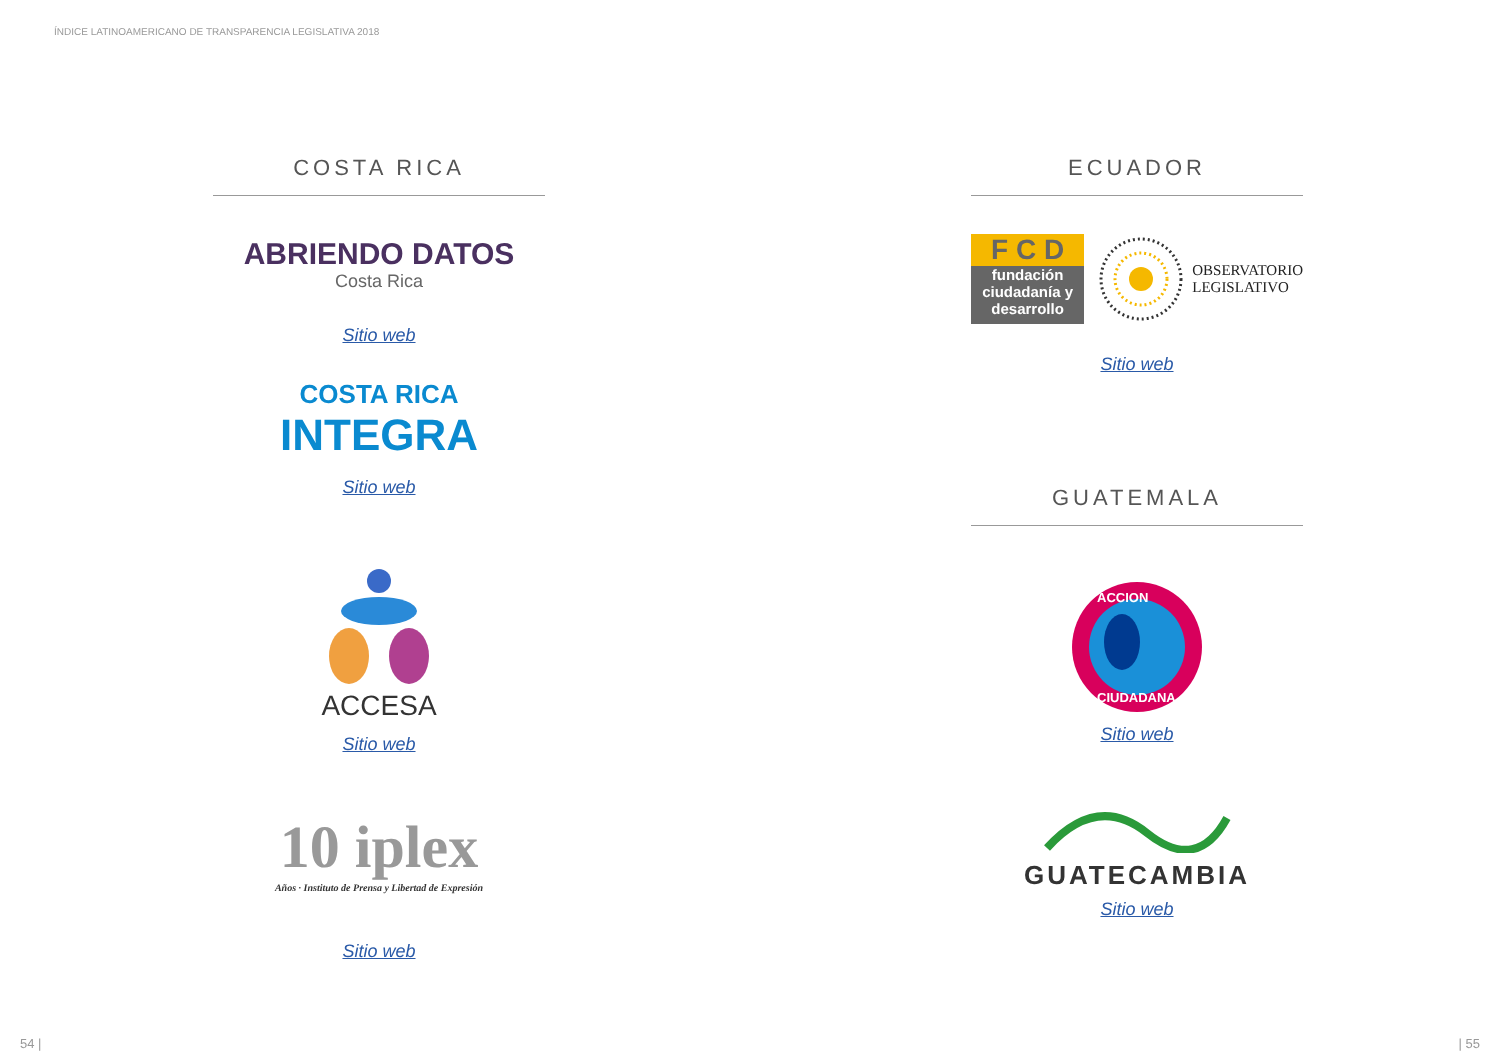ÍNDICE LATINOAMERICANO DE TRANSPARENCIA LEGISLATIVA 2018
COSTA RICA
ABRIENDO DATOS
Costa Rica
Sitio web
COSTA RICA
INTEGRA
Sitio web
ACCESA
Sitio web
10 iplex
Años · Instituto de Prensa y Libertad de Expresión
Sitio web
ECUADOR
F C D
fundación ciudadanía y desarrollo
OBSERVATORIO
LEGISLATIVO
Sitio web
GUATEMALA
ACCION
CIUDADANA
Sitio web
GUATECAMBIA
Sitio web
54 | | 55